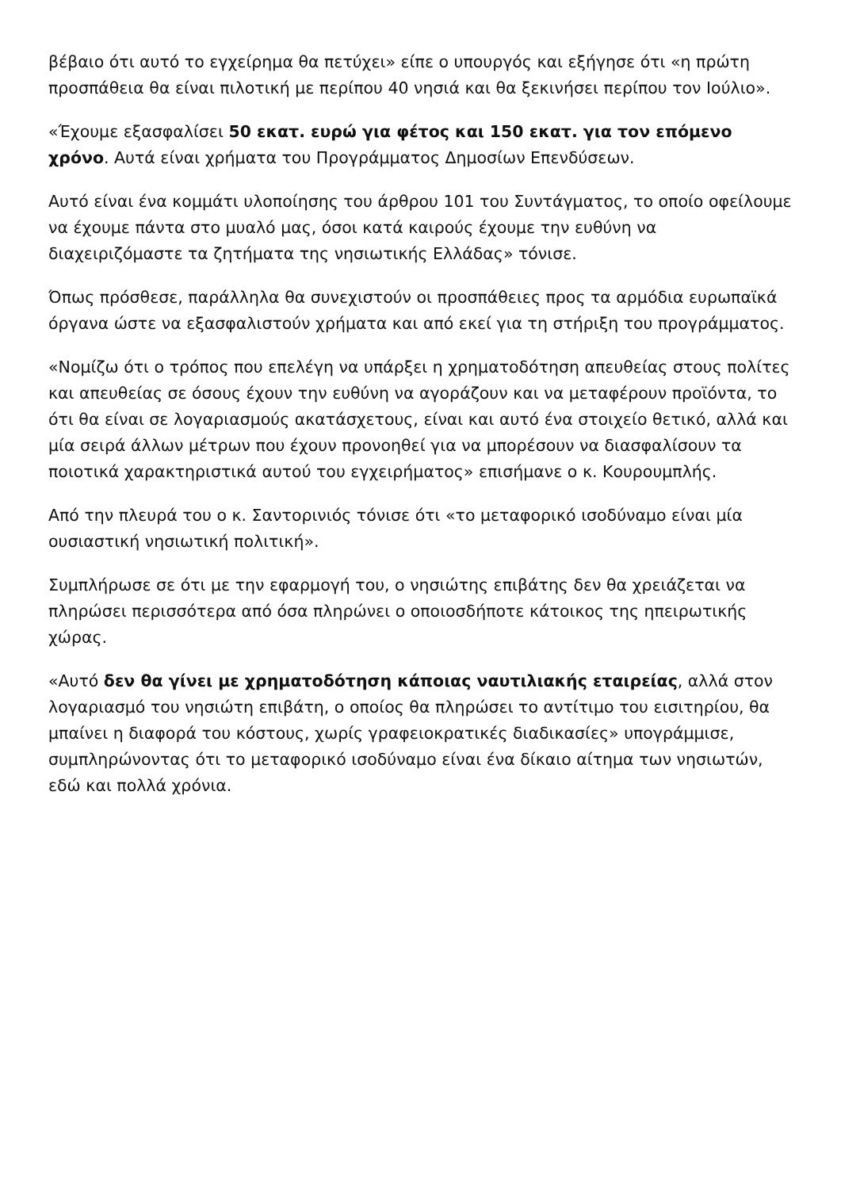βέβαιο ότι αυτό το εγχείρημα θα πετύχει» είπε ο υπουργός και εξήγησε ότι «η πρώτη προσπάθεια θα είναι πιλοτική με περίπου 40 νησιά και θα ξεκινήσει περίπου τον Ιούλιο».
«Έχουμε εξασφαλίσει 50 εκατ. ευρώ για φέτος και 150 εκατ. για τον επόμενο χρόνο. Αυτά είναι χρήματα του Προγράμματος Δημοσίων Επενδύσεων.
Αυτό είναι ένα κομμάτι υλοποίησης του άρθρου 101 του Συντάγματος, το οποίο οφείλουμε να έχουμε πάντα στο μυαλό μας, όσοι κατά καιρούς έχουμε την ευθύνη να διαχειριζόμαστε τα ζητήματα της νησιωτικής Ελλάδας» τόνισε.
Όπως πρόσθεσε, παράλληλα θα συνεχιστούν οι προσπάθειες προς τα αρμόδια ευρωπαϊκά όργανα ώστε να εξασφαλιστούν χρήματα και από εκεί για τη στήριξη του προγράμματος.
«Νομίζω ότι ο τρόπος που επελέγη να υπάρξει η χρηματοδότηση απευθείας στους πολίτες και απευθείας σε όσους έχουν την ευθύνη να αγοράζουν και να μεταφέρουν προϊόντα, το ότι θα είναι σε λογαριασμούς ακατάσχετους, είναι και αυτό ένα στοιχείο θετικό, αλλά και μία σειρά άλλων μέτρων που έχουν προνοηθεί για να μπορέσουν να διασφαλίσουν τα ποιοτικά χαρακτηριστικά αυτού του εγχειρήματος» επισήμανε ο κ. Κουρουμπλής.
Από την πλευρά του ο κ. Σαντορινιός τόνισε ότι «το μεταφορικό ισοδύναμο είναι μία ουσιαστική νησιωτική πολιτική».
Συμπλήρωσε σε ότι με την εφαρμογή του, ο νησιώτης επιβάτης δεν θα χρειάζεται να πληρώσει περισσότερα από όσα πληρώνει ο οποιοσδήποτε κάτοικος της ηπειρωτικής χώρας.
«Αυτό δεν θα γίνει με χρηματοδότηση κάποιας ναυτιλιακής εταιρείας, αλλά στον λογαριασμό του νησιώτη επιβάτη, ο οποίος θα πληρώσει το αντίτιμο του εισιτηρίου, θα μπαίνει η διαφορά του κόστους, χωρίς γραφειοκρατικές διαδικασίες» υπογράμμισε, συμπληρώνοντας ότι το μεταφορικό ισοδύναμο είναι ένα δίκαιο αίτημα των νησιωτών, εδώ και πολλά χρόνια.